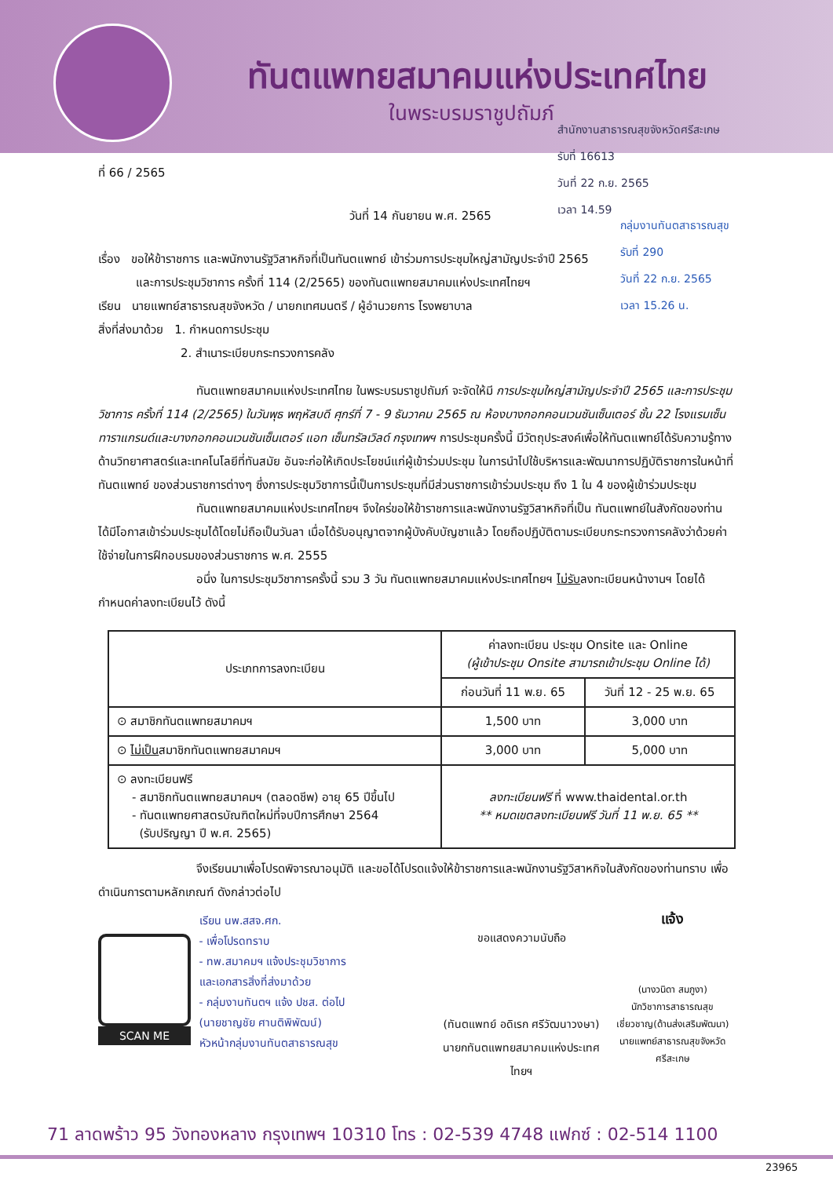ทันตแพทยสมาคมแห่งประเทศไทย
ในพระบรมราชูปถัมภ์
สำนักงานสาธารณสุขจังหวัดศรีสะเกษ
รับที่ 16613
วันที่ 22 ก.ย. 2565
เวลา 14.59
กลุ่มงานทันตสาธารณสุข
รับที่ 290
วันที่ 22 ก.ย. 2565
เวลา 15.26 น.
ที่ 66 / 2565
วันที่ 14 กันยายน พ.ศ. 2565
เรื่อง ขอให้ข้าราชการ และพนักงานรัฐวิสาหกิจที่เป็นทันตแพทย์ เข้าร่วมการประชุมใหญ่สามัญประจำปี 2565
และการประชุมวิชาการ ครั้งที่ 114 (2/2565) ของทันตแพทยสมาคมแห่งประเทศไทยฯ
เรียน นายแพทย์สาธารณสุขจังหวัด / นายกเทศมนตรี / ผู้อำนวยการ โรงพยาบาล
สิ่งที่ส่งมาด้วย 1. กำหนดการประชุม
2. สำเนาระเบียบกระทรวงการคลัง
ทันตแพทยสมาคมแห่งประเทศไทย ในพระบรมราชูปถัมภ์ จะจัดให้มี การประชุมใหญ่สามัญประจำปี 2565 และการประชุมวิชาการ ครั้งที่ 114 (2/2565) ในวันพุธ พฤหัสบดี ศุกร์ที่ 7 - 9 ธันวาคม 2565 ณ ห้องบางกอกคอนเวนชันเซ็นเตอร์ ชั้น 22 โรงแรมเซ็นทาราแกรนด์และบางกอกคอนเวนชันเซ็นเตอร์ แอท เซ็นทรัลเวิลด์ กรุงเทพฯ การประชุมครั้งนี้ มีวัตถุประสงค์เพื่อให้ทันตแพทย์ได้รับความรู้ทางด้านวิทยาศาสตร์และเทคโนโลยีที่ทันสมัย อันจะก่อให้เกิดประโยชน์แก่ผู้เข้าร่วมประชุม ในการนำไปใช้บริหารและพัฒนาการปฏิบัติราชการในหน้าที่ทันตแพทย์ ของส่วนราชการต่างๆ ซึ่งการประชุมวิชาการนี้เป็นการประชุมที่มีส่วนราชการเข้าร่วมประชุม ถึง 1 ใน 4 ของผู้เข้าร่วมประชุม
ทันตแพทยสมาคมแห่งประเทศไทยฯ จึงใคร่ขอให้ข้าราชการและพนักงานรัฐวิสาหกิจที่เป็น ทันตแพทย์ในสังกัดของท่าน ได้มีโอกาสเข้าร่วมประชุมได้โดยไม่ถือเป็นวันลา เมื่อได้รับอนุญาตจากผู้บังคับบัญชาแล้ว โดยถือปฏิบัติตามระเบียบกระทรวงการคลังว่าด้วยค่าใช้จ่ายในการฝึกอบรมของส่วนราชการ พ.ศ. 2555
อนึ่ง ในการประชุมวิชาการครั้งนี้ รวม 3 วัน ทันตแพทยสมาคมแห่งประเทศไทยฯ ไม่รับลงทะเบียนหน้างานฯ โดยได้กำหนดค่าลงทะเบียนไว้ ดังนี้
| ประเภทการลงทะเบียน | ค่าลงทะเบียน ประชุม Onsite และ Online (ผู้เข้าประชุม Onsite สามารถเข้าประชุม Online ได้) | |
| --- | --- | --- |
| | ก่อนวันที่ 11 พ.ย. 65 | วันที่ 12 - 25 พ.ย. 65 |
| ⊙ สมาชิกทันตแพทยสมาคมฯ | 1,500 บาท | 3,000 บาท |
| ⊙ ไม่เป็น สมาชิกทันตแพทยสมาคมฯ | 3,000 บาท | 5,000 บาท |
| ⊙ ลงทะเบียนฟรี - สมาชิกทันตแพทยสมาคมฯ (ตลอดชีพ) อายุ 65 ปีขึ้นไป - ทันตแพทยศาสตรบัณฑิตใหม่ที่จบปีการศึกษา 2564 (รับปริญญา ปี พ.ศ. 2565) | ลงทะเบียนฟรี ที่ www.thaidental.or.th ** หมดเขตลงทะเบียนฟรี วันที่ 11 พ.ย. 65 ** | |
จึงเรียนมาเพื่อโปรดพิจารณาอนุมัติ และขอได้โปรดแจ้งให้ข้าราชการและพนักงานรัฐวิสาหกิจในสังกัดของท่านทราบ เพื่อดำเนินการตามหลักเกณฑ์ ดังกล่าวต่อไป
SCAN ME
เรียน นพ.สสจ.ศก.
- เพื่อโปรดทราบ
- ทพ.สมาคมฯ แจ้งประชุมวิชาการ
และเอกสารสิ่งที่ส่งมาด้วย
- กลุ่มงานทันตฯ แจ้ง ปชส. ต่อไป
(นายชาญชัย ศานติพิพัฒน์)
หัวหน้ากลุ่มงานทันตสาธารณสุข
ขอแสดงความนับถือ
(ทันตแพทย์ อดิเรก ศรีวัฒนาวงษา)
นายกทันตแพทยสมาคมแห่งประเทศไทยฯ
แจ้ง
(นางวนิดา สมภูงา)
นักวิชาการสาธารณสุขเชี่ยวชาญ(ด้านส่งเสริมพัฒนา)
นายแพทย์สาธารณสุขจังหวัดศรีสะเกษ
71 ลาดพร้าว 95 วังทองหลาง กรุงเทพฯ 10310 โทร : 02-539 4748 แฟกซ์ : 02-514 1100
23965